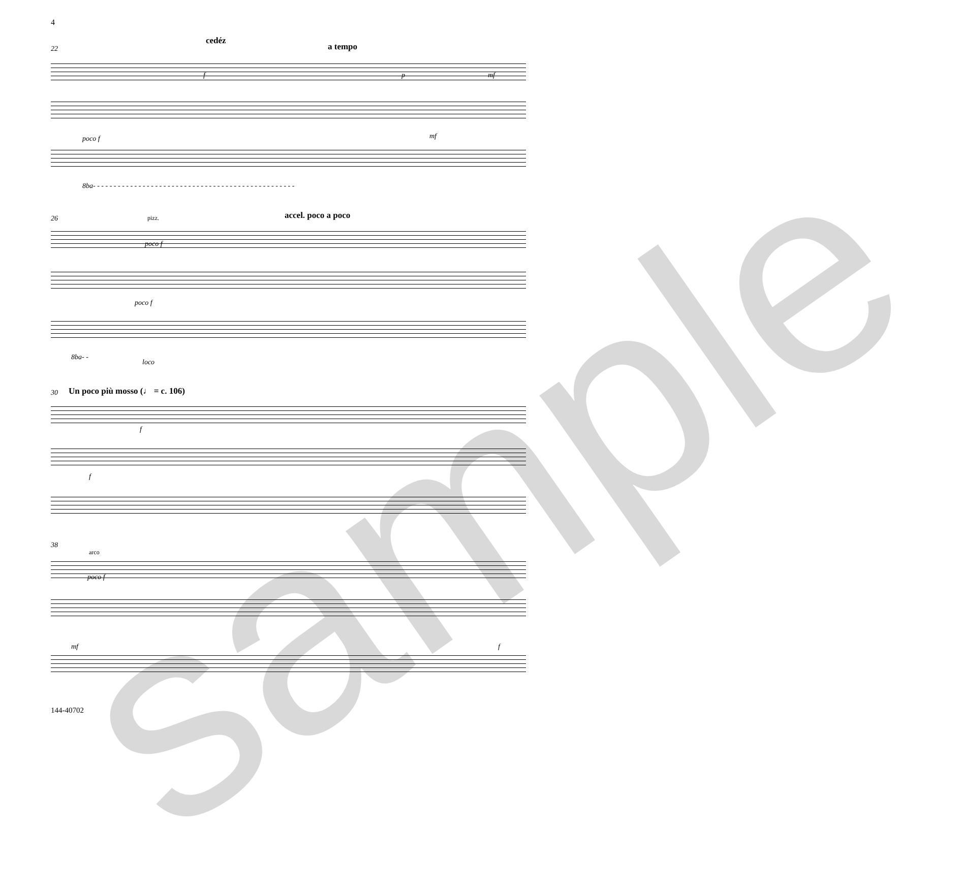4
22
cedéz
a tempo
f p mf
poco f mf
8ba- - - - - - - - - - - - - - - - - - - - - - - - - - - - - - - - - - - - - - - - - - - - - - - - -
26 pizz. accel. poco a poco
poco f
poco f
8ba- -
loco
30 Un poco più mosso (♩ = c. 106)
f
f
38
arco
poco f
mf f
144-40702
sample